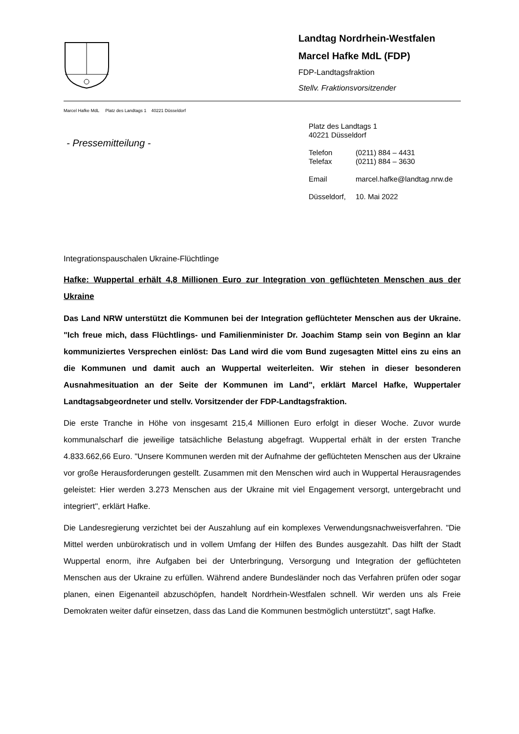Landtag Nordrhein-Westfalen
Marcel Hafke MdL (FDP)
FDP-Landtagsfraktion
Stellv. Fraktionsvorsitzender
Marcel Hafke MdL Platz des Landtags 1 40221 Düsseldorf
- Pressemitteilung -
Platz des Landtags 1
40221 Düsseldorf
| Telefon | (0211) 884 – 4431 |
| Telefax | (0211) 884 – 3630 |
| Email | marcel.hafke@landtag.nrw.de |
| Düsseldorf, | 10. Mai 2022 |
Integrationspauschalen Ukraine-Flüchtlinge
Hafke: Wuppertal erhält 4,8 Millionen Euro zur Integration von geflüchteten Menschen aus der Ukraine
Das Land NRW unterstützt die Kommunen bei der Integration geflüchteter Menschen aus der Ukraine. "Ich freue mich, dass Flüchtlings- und Familienminister Dr. Joachim Stamp sein von Beginn an klar kommuniziertes Versprechen einlöst: Das Land wird die vom Bund zugesagten Mittel eins zu eins an die Kommunen und damit auch an Wuppertal weiterleiten. Wir stehen in dieser besonderen Ausnahmesituation an der Seite der Kommunen im Land", erklärt Marcel Hafke, Wuppertaler Landtagsabgeordneter und stellv. Vorsitzender der FDP-Landtagsfraktion.
Die erste Tranche in Höhe von insgesamt 215,4 Millionen Euro erfolgt in dieser Woche. Zuvor wurde kommunalscharf die jeweilige tatsächliche Belastung abgefragt. Wuppertal erhält in der ersten Tranche 4.833.662,66 Euro. "Unsere Kommunen werden mit der Aufnahme der geflüchteten Menschen aus der Ukraine vor große Herausforderungen gestellt. Zusammen mit den Menschen wird auch in Wuppertal Herausragendes geleistet: Hier werden 3.273 Menschen aus der Ukraine mit viel Engagement versorgt, untergebracht und integriert", erklärt Hafke.
Die Landesregierung verzichtet bei der Auszahlung auf ein komplexes Verwendungsnachweisverfahren. "Die Mittel werden unbürokratisch und in vollem Umfang der Hilfen des Bundes ausgezahlt. Das hilft der Stadt Wuppertal enorm, ihre Aufgaben bei der Unterbringung, Versorgung und Integration der geflüchteten Menschen aus der Ukraine zu erfüllen. Während andere Bundesländer noch das Verfahren prüfen oder sogar planen, einen Eigenanteil abzuschöpfen, handelt Nordrhein-Westfalen schnell. Wir werden uns als Freie Demokraten weiter dafür einsetzen, dass das Land die Kommunen bestmöglich unterstützt", sagt Hafke.